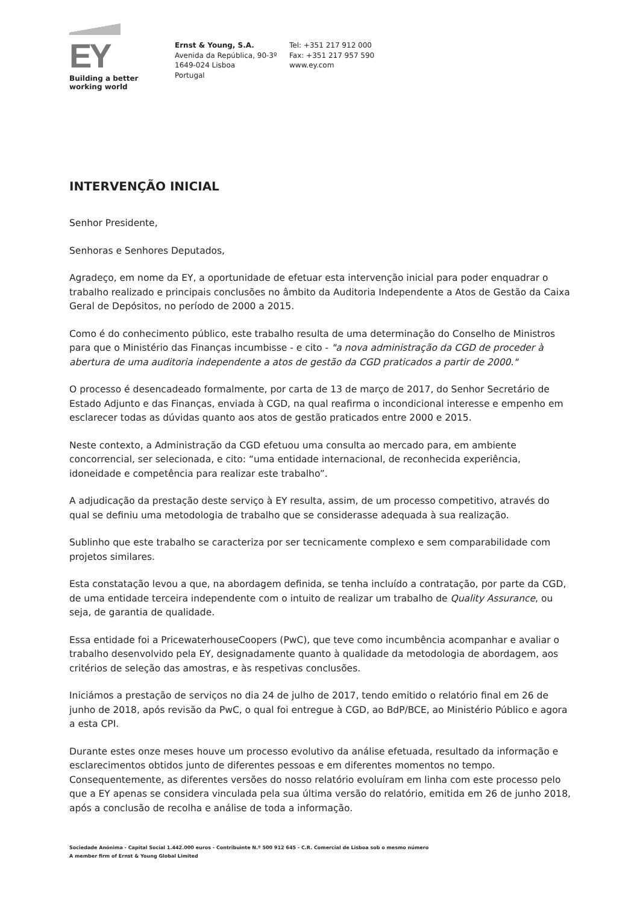EY
Building a better
working world
Ernst & Young, S.A.
Avenida da República, 90-3º
1649-024 Lisboa
Portugal
Tel: +351 217 912 000
Fax: +351 217 957 590
www.ey.com
INTERVENÇÃO INICIAL
Senhor Presidente,
Senhoras e Senhores Deputados,
Agradeço, em nome da EY, a oportunidade de efetuar esta intervenção inicial para poder enquadrar o trabalho realizado e principais conclusões no âmbito da Auditoria Independente a Atos de Gestão da Caixa Geral de Depósitos, no período de 2000 a 2015.
Como é do conhecimento público, este trabalho resulta de uma determinação do Conselho de Ministros para que o Ministério das Finanças incumbisse - e cito - "a nova administração da CGD de proceder à abertura de uma auditoria independente a atos de gestão da CGD praticados a partir de 2000."
O processo é desencadeado formalmente, por carta de 13 de março de 2017, do Senhor Secretário de Estado Adjunto e das Finanças, enviada à CGD, na qual reafirma o incondicional interesse e empenho em esclarecer todas as dúvidas quanto aos atos de gestão praticados entre 2000 e 2015.
Neste contexto, a Administração da CGD efetuou uma consulta ao mercado para, em ambiente concorrencial, ser selecionada, e cito: “uma entidade internacional, de reconhecida experiência, idoneidade e competência para realizar este trabalho”.
A adjudicação da prestação deste serviço à EY resulta, assim, de um processo competitivo, através do qual se definiu uma metodologia de trabalho que se considerasse adequada à sua realização.
Sublinho que este trabalho se caracteriza por ser tecnicamente complexo e sem comparabilidade com projetos similares.
Esta constatação levou a que, na abordagem definida, se tenha incluído a contratação, por parte da CGD, de uma entidade terceira independente com o intuito de realizar um trabalho de Quality Assurance, ou seja, de garantia de qualidade.
Essa entidade foi a PricewaterhouseCoopers (PwC), que teve como incumbência acompanhar e avaliar o trabalho desenvolvido pela EY, designadamente quanto à qualidade da metodologia de abordagem, aos critérios de seleção das amostras, e às respetivas conclusões.
Iniciámos a prestação de serviços no dia 24 de julho de 2017, tendo emitido o relatório final em 26 de junho de 2018, após revisão da PwC, o qual foi entregue à CGD, ao BdP/BCE, ao Ministério Público e agora a esta CPI.
Durante estes onze meses houve um processo evolutivo da análise efetuada, resultado da informação e esclarecimentos obtidos junto de diferentes pessoas e em diferentes momentos no tempo. Consequentemente, as diferentes versões do nosso relatório evoluíram em linha com este processo pelo que a EY apenas se considera vinculada pela sua última versão do relatório, emitida em 26 de junho 2018, após a conclusão de recolha e análise de toda a informação.
Sociedade Anónima - Capital Social 1.442.000 euros - Contribuinte N.º 500 912 645 - C.R. Comercial de Lisboa sob o mesmo número
A member firm of Ernst & Young Global Limited